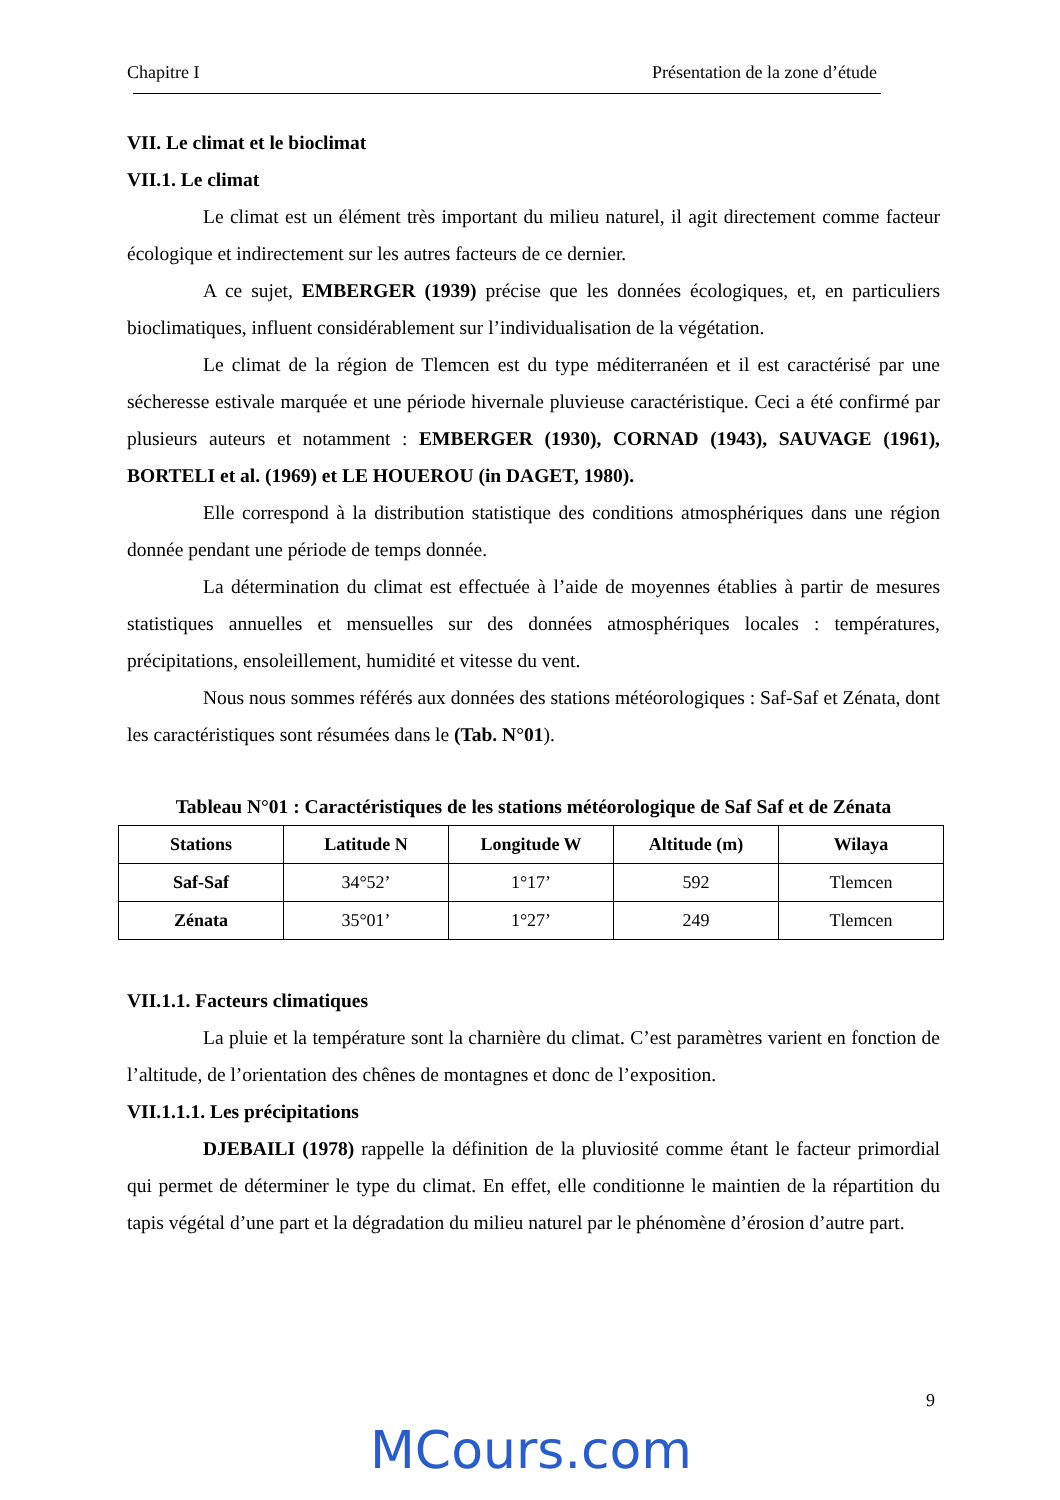Chapitre I Présentation de la zone d’étude
VII. Le climat et le bioclimat
VII.1. Le climat
Le climat est un élément très important du milieu naturel, il agit directement comme facteur écologique et indirectement sur les autres facteurs de ce dernier.
A ce sujet, EMBERGER (1939) précise que les données écologiques, et, en particuliers bioclimatiques, influent considérablement sur l’individualisation de la végétation.
Le climat de la région de Tlemcen est du type méditerranéen et il est caractérisé par une sécheresse estivale marquée et une période hivernale pluvieuse caractéristique. Ceci a été confirmé par plusieurs auteurs et notamment : EMBERGER (1930), CORNAD (1943), SAUVAGE (1961), BORTELI et al. (1969) et LE HOUEROU (in DAGET, 1980).
Elle correspond à la distribution statistique des conditions atmosphériques dans une région donnée pendant une période de temps donnée.
La détermination du climat est effectuée à l’aide de moyennes établies à partir de mesures statistiques annuelles et mensuelles sur des données atmosphériques locales : températures, précipitations, ensoleillement, humidité et vitesse du vent.
Nous nous sommes référés aux données des stations météorologiques : Saf-Saf et Zénata, dont les caractéristiques sont résumées dans le (Tab. N°01).
Tableau N°01 : Caractéristiques de les stations météorologique de Saf Saf et de Zénata
| Stations | Latitude N | Longitude W | Altitude (m) | Wilaya |
| --- | --- | --- | --- | --- |
| Saf-Saf | 34°52’ | 1°17’ | 592 | Tlemcen |
| Zénata | 35°01’ | 1°27’ | 249 | Tlemcen |
VII.1.1. Facteurs climatiques
La pluie et la température sont la charnière du climat. C’est paramètres varient en fonction de l’altitude, de l’orientation des chênes de montagnes et donc de l’exposition.
VII.1.1.1. Les précipitations
DJEBAILI (1978) rappelle la définition de la pluviosité comme étant le facteur primordial qui permet de déterminer le type du climat. En effet, elle conditionne le maintien de la répartition du tapis végétal d’une part et la dégradation du milieu naturel par le phénomène d’érosion d’autre part.
9
MCours.com